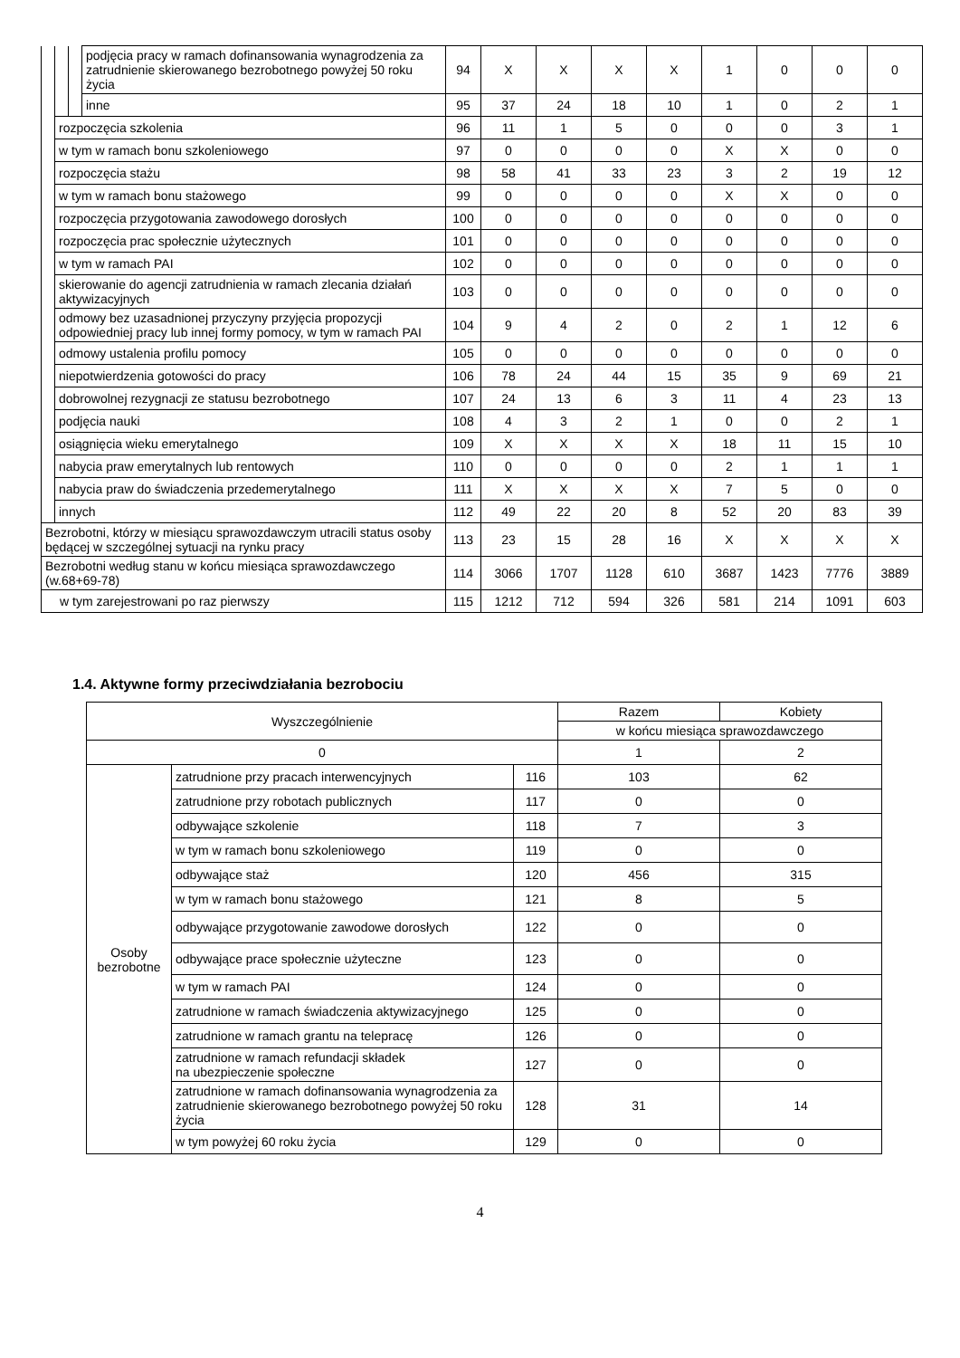| | | | podjęcia pracy w ramach dofinansowania wynagrodzenia za zatrudnienie skierowanego bezrobotnego powyżej 50 roku życia | 94 | X | X | X | X | 1 | 0 | 0 | 0 |
| | | | inne | 95 | 37 | 24 | 18 | 10 | 1 | 0 | 2 | 1 |
| | rozpoczęcia szkolenia | | | 96 | 11 | 1 | 5 | 0 | 0 | 0 | 3 | 1 |
| | w tym w ramach bonu szkoleniowego | | | 97 | 0 | 0 | 0 | 0 | X | X | 0 | 0 |
| | rozpoczęcia stażu | | | 98 | 58 | 41 | 33 | 23 | 3 | 2 | 19 | 12 |
| | w tym w ramach bonu stażowego | | | 99 | 0 | 0 | 0 | 0 | X | X | 0 | 0 |
| | rozpoczęcia przygotowania zawodowego dorosłych | | | 100 | 0 | 0 | 0 | 0 | 0 | 0 | 0 | 0 |
| | rozpoczęcia prac społecznie użytecznych | | | 101 | 0 | 0 | 0 | 0 | 0 | 0 | 0 | 0 |
| | w tym w ramach PAI | | | 102 | 0 | 0 | 0 | 0 | 0 | 0 | 0 | 0 |
| | skierowanie do agencji zatrudnienia w ramach zlecania działań aktywizacyjnych | | | 103 | 0 | 0 | 0 | 0 | 0 | 0 | 0 | 0 |
| | odmowy bez uzasadnionej przyczyny przyjęcia propozycji odpowiedniej pracy lub innej formy pomocy, w tym w ramach PAI | | | 104 | 9 | 4 | 2 | 0 | 2 | 1 | 12 | 6 |
| | odmowy ustalenia profilu pomocy | | | 105 | 0 | 0 | 0 | 0 | 0 | 0 | 0 | 0 |
| | niepotwierdzenia gotowości do pracy | | | 106 | 78 | 24 | 44 | 15 | 35 | 9 | 69 | 21 |
| | dobrowolnej rezygnacji ze statusu bezrobotnego | | | 107 | 24 | 13 | 6 | 3 | 11 | 4 | 23 | 13 |
| | podjęcia nauki | | | 108 | 4 | 3 | 2 | 1 | 0 | 0 | 2 | 1 |
| | osiągnięcia wieku emerytalnego | | | 109 | X | X | X | X | 18 | 11 | 15 | 10 |
| | nabycia praw emerytalnych lub rentowych | | | 110 | 0 | 0 | 0 | 0 | 2 | 1 | 1 | 1 |
| | nabycia praw do świadczenia przedemerytalnego | | | 111 | X | X | X | X | 7 | 5 | 0 | 0 |
| | innych | | | 112 | 49 | 22 | 20 | 8 | 52 | 20 | 83 | 39 |
| Bezrobotni, którzy w miesiącu sprawozdawczym utracili status osoby będącej w szczególnej sytuacji na rynku pracy | | | | 113 | 23 | 15 | 28 | 16 | X | X | X | X |
| Bezrobotni według stanu w końcu miesiąca sprawozdawczego (w.68+69-78) | | | | 114 | 3066 | 1707 | 1128 | 610 | 3687 | 1423 | 7776 | 3889 |
| w tym zarejestrowani po raz pierwszy | | | | 115 | 1212 | 712 | 594 | 326 | 581 | 214 | 1091 | 603 |
1.4. Aktywne formy przeciwdziałania bezrobociu
| Wyszczególnienie | | | Razem | Kobiety |
| --- | --- | --- | --- | --- |
| | | | w końcu miesiąca sprawozdawczego | |
| 0 | | | 1 | 2 |
| Osoby bezrobotne | zatrudnione przy pracach interwencyjnych | 116 | 103 | 62 |
| | zatrudnione przy robotach publicznych | 117 | 0 | 0 |
| | odbywające szkolenie | 118 | 7 | 3 |
| | w tym w ramach bonu szkoleniowego | 119 | 0 | 0 |
| | odbywające staż | 120 | 456 | 315 |
| | w tym w ramach bonu stażowego | 121 | 8 | 5 |
| | odbywające przygotowanie zawodowe dorosłych | 122 | 0 | 0 |
| | odbywające prace społecznie użyteczne | 123 | 0 | 0 |
| | w tym w ramach PAI | 124 | 0 | 0 |
| | zatrudnione w ramach świadczenia aktywizacyjnego | 125 | 0 | 0 |
| | zatrudnione w ramach grantu na telepracę | 126 | 0 | 0 |
| | zatrudnione w ramach refundacji składek na ubezpieczenie społeczne | 127 | 0 | 0 |
| | zatrudnione w ramach dofinansowania wynagrodzenia za zatrudnienie skierowanego bezrobotnego powyżej 50 roku życia | 128 | 31 | 14 |
| | w tym powyżej 60 roku życia | 129 | 0 | 0 |
4